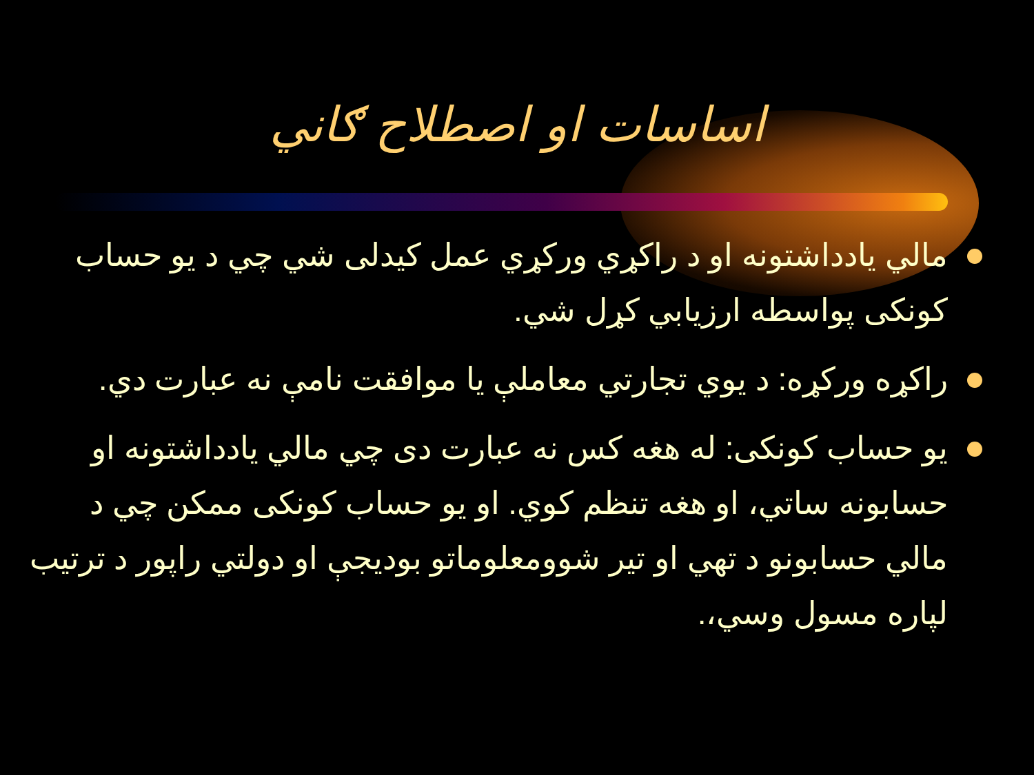اساسات او اصطلاح ګاني
مالي يادداشتونه او د راکړي ورکړي عمل کيدلی شي چي د يو حساب کونکی پواسطه ارزيابي کړل شي.
راکړه ورکړه: د يوي تجارتي معاملې يا موافقت نامې نه عبارت دي.
يو حساب کونکی: له هغه کس نه عبارت دی چي مالي يادداشتونه او حسابونه ساتي، او هغه تنظم کوي. او يو حساب کونکی ممکن چي د مالي حسابونو د تهي او تير شوومعلوماتو بوديجې او دولتي راپور د ترتيب لپاره مسول وسي،.